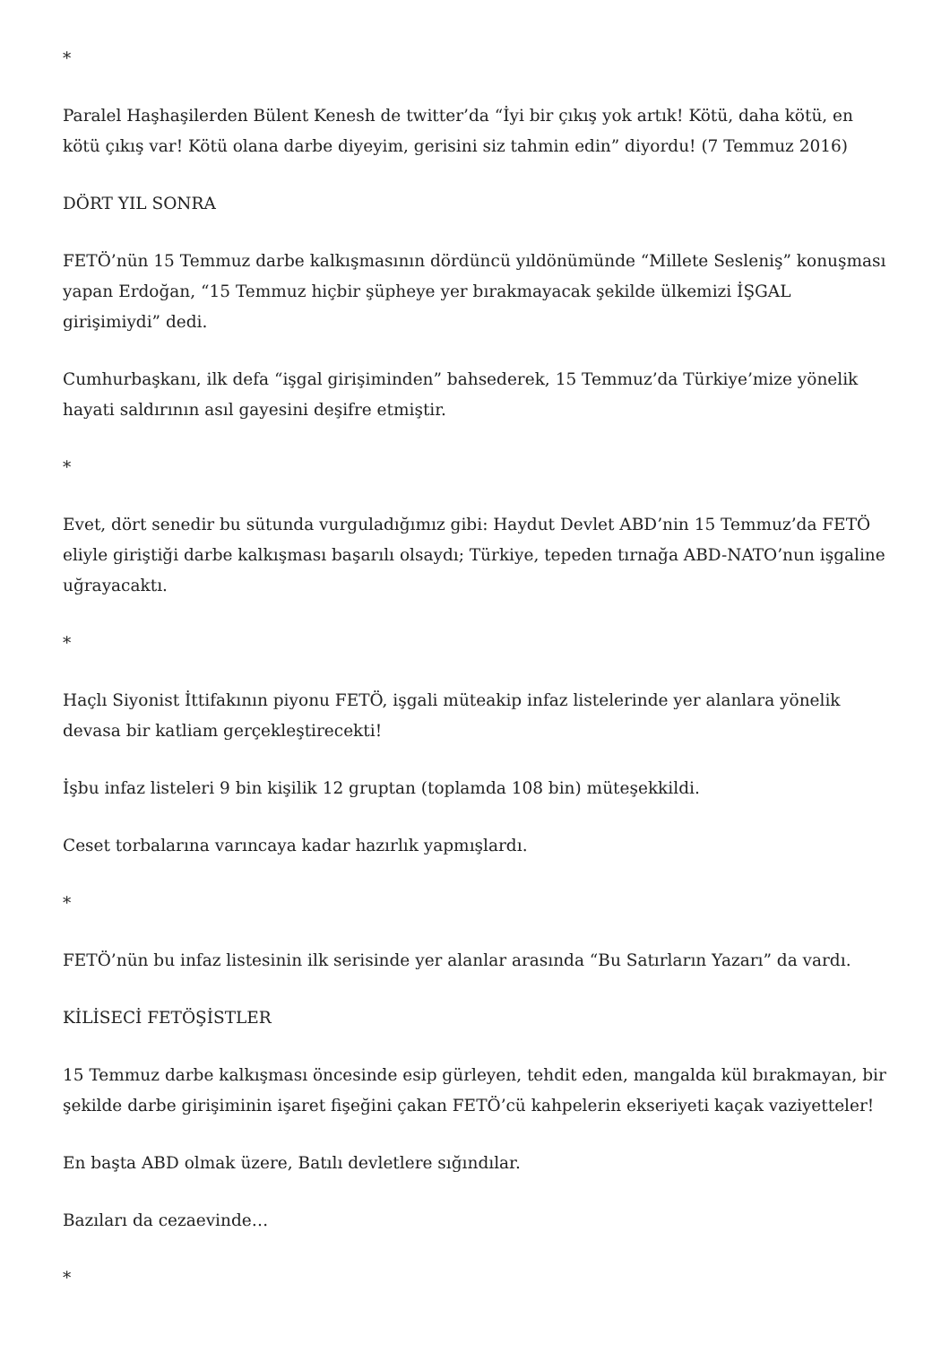*
Paralel Haşhaşilerden Bülent Kenesh de twitter’da “İyi bir çıkış yok artık! Kötü, daha kötü, en kötü çıkış var! Kötü olana darbe diyeyim, gerisini siz tahmin edin” diyordu! (7 Temmuz 2016)
DÖRT YIL SONRA
FETÖ’nün 15 Temmuz darbe kalkışmasının dördüncü yıldönümünde “Millete Sesleniş” konuşması yapan Erdoğan, “15 Temmuz hiçbir şüpheye yer bırakmayacak şekilde ülkemizi İŞGAL girişimiydi” dedi.
Cumhurbaşkanı, ilk defa “işgal girişiminden” bahsederek, 15 Temmuz’da Türkiye’mize yönelik hayati saldırının asıl gayesini deşifre etmiştir.
*
Evet, dört senedir bu sütunda vurguladığımız gibi: Haydut Devlet ABD’nin 15 Temmuz’da FETÖ eliyle giriştiği darbe kalkışması başarılı olsaydı; Türkiye, tepeden tırnağa ABD-NATO’nun işgaline uğrayacaktı.
*
Haçlı Siyonist İttifakının piyonu FETÖ, işgali müteakip infaz listelerinde yer alanlara yönelik devasa bir katliam gerçekleştirecekti!
İşbu infaz listeleri 9 bin kişilik 12 gruptan (toplamda 108 bin) müteşekkildi.
Ceset torbalarına varıncaya kadar hazırlık yapmışlardı.
*
FETÖ’nün bu infaz listesinin ilk serisinde yer alanlar arasında “Bu Satırların Yazarı” da vardı.
KİLİSECİ FETÖŞİSTLER
15 Temmuz darbe kalkışması öncesinde esip gürleyen, tehdit eden, mangalda kül bırakmayan, bir şekilde darbe girişiminin işaret fişeğini çakan FETÖ’cü kahpelerin ekseriyeti kaçak vaziyetteler!
En başta ABD olmak üzere, Batılı devletlere sığındılar.
Bazıları da cezaevinde…
*